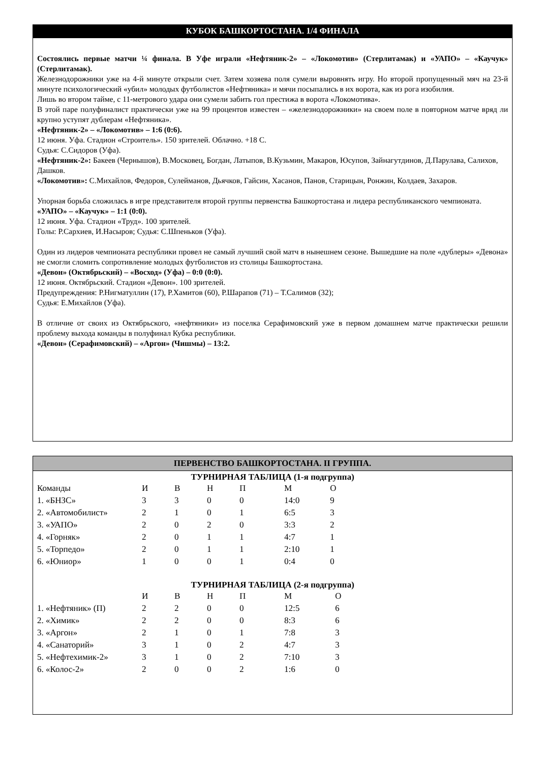КУБОК БАШКОРТОСТАНА. 1/4 ФИНАЛА
Состоялись первые матчи ¼ финала. В Уфе играли «Нефтяник-2» – «Локомотив» (Стерлитамак) и «УАПО» – «Каучук» (Стерлитамак).
Железнодорожники уже на 4-й минуте открыли счет. Затем хозяева поля сумели выровнять игру. Но второй пропущенный мяч на 23-й минуте психологический «убил» молодых футболистов «Нефтяника» и мячи посыпались в их ворота, как из рога изобилия.
Лишь во втором тайме, с 11-метрового удара они сумели забить гол престижа в ворота «Локомотива».
В этой паре полуфиналист практически уже на 99 процентов известен – «железнодорожники» на своем поле в повторном матче вряд ли крупно уступят дублерам «Нефтяника».
«Нефтяник-2» – «Локомотив» – 1:6 (0:6).
12 июня. Уфа. Стадион «Строитель». 150 зрителей. Облачно. +18 С.
Судья: С.Сидоров (Уфа).
«Нефтяник-2»: Бакеев (Чернышов), В.Московец, Богдан, Латыпов, В.Кузьмин, Макаров, Юсупов, Зайнагутдинов, Д.Парулава, Салихов, Дашков.
«Локомотив»: С.Михайлов, Федоров, Сулейманов, Дьячков, Гайсин, Хасанов, Панов, Старицын, Ронжин, Колдаев, Захаров.
Упорная борьба сложилась в игре представителя второй группы первенства Башкортостана и лидера республиканского чемпионата.
«УАПО» – «Каучук» – 1:1 (0:0).
12 июня. Уфа. Стадион «Труд». 100 зрителей.
Голы: Р.Сархиев, И.Насыров; Судья: С.Шпеньков (Уфа).
Один из лидеров чемпионата республики провел не самый лучший свой матч в нынешнем сезоне. Вышедшие на поле «дублеры» «Девона» не смогли сломить сопротивление молодых футболистов из столицы Башкортостана.
«Девон» (Октябрьский) – «Восход» (Уфа) – 0:0 (0:0).
12 июня. Октябрьский. Стадион «Девон». 100 зрителей.
Предупреждения: Р.Нигматуллин (17), Р.Хамитов (60), Р.Шарапов (71) – Т.Салимов (32);
Судья: Е.Михайлов (Уфа).
В отличие от своих из Октябрьского, «нефтяники» из поселка Серафимовский уже в первом домашнем матче практически решили проблему выхода команды в полуфинал Кубка республики.
«Девон» (Серафимовский) – «Аргон» (Чишмы) – 13:2.
ПЕРВЕНСТВО БАШКОРТОСТАНА. II ГРУППА.
ТУРНИРНАЯ ТАБЛИЦА (1-я подгруппа)
| Команды | И | В | Н | П | М | О |
| --- | --- | --- | --- | --- | --- | --- |
| 1. «БНЗС» | 3 | 3 | 0 | 0 | 14:0 | 9 |
| 2. «Автомобилист» | 2 | 1 | 0 | 1 | 6:5 | 3 |
| 3. «УАПО» | 2 | 0 | 2 | 0 | 3:3 | 2 |
| 4. «Горняк» | 2 | 0 | 1 | 1 | 4:7 | 1 |
| 5. «Торпедо» | 2 | 0 | 1 | 1 | 2:10 | 1 |
| 6. «Юниор» | 1 | 0 | 0 | 1 | 0:4 | 0 |
ТУРНИРНАЯ ТАБЛИЦА (2-я подгруппа)
| | И | В | Н | П | М | О |
| --- | --- | --- | --- | --- | --- | --- |
| 1. «Нефтяник» (П) | 2 | 2 | 0 | 0 | 12:5 | 6 |
| 2. «Химик» | 2 | 2 | 0 | 0 | 8:3 | 6 |
| 3. «Аргон» | 2 | 1 | 0 | 1 | 7:8 | 3 |
| 4. «Санаторий» | 3 | 1 | 0 | 2 | 4:7 | 3 |
| 5. «Нефтехимик-2» | 3 | 1 | 0 | 2 | 7:10 | 3 |
| 6. «Колос-2» | 2 | 0 | 0 | 2 | 1:6 | 0 |